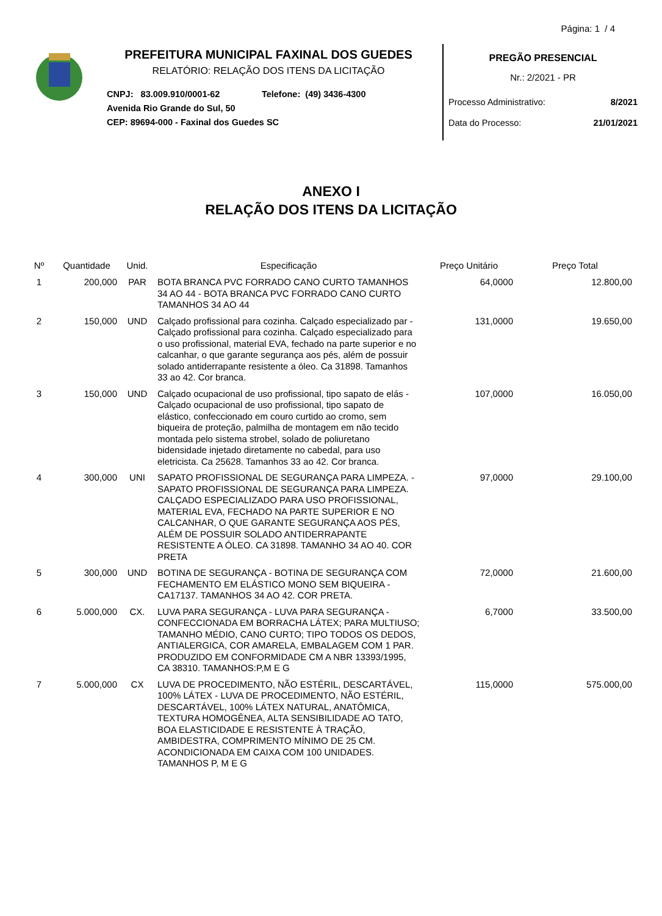Página: 1 / 4
PREFEITURA MUNICIPAL FAXINAL DOS GUEDES
RELATÓRIO: RELAÇÃO DOS ITENS DA LICITAÇÃO
CNPJ: 83.009.910/0001-62 Telefone: (49) 3436-4300
Avenida Rio Grande do Sul, 50
CEP: 89694-000 - Faxinal dos Guedes SC
PREGÃO PRESENCIAL
Nr.: 2/2021 - PR
Processo Administrativo: 8/2021
Data do Processo: 21/01/2021
ANEXO I
RELAÇÃO DOS ITENS DA LICITAÇÃO
| Nº | Quantidade | Unid. | Especificação | Preço Unitário | Preço Total |
| --- | --- | --- | --- | --- | --- |
| 1 | 200,000 | PAR | BOTA BRANCA PVC FORRADO CANO CURTO TAMANHOS 34 AO 44 - BOTA BRANCA PVC FORRADO CANO CURTO TAMANHOS 34 AO 44 | 64,0000 | 12.800,00 |
| 2 | 150,000 | UND | Calçado profissional para cozinha. Calçado especializado par - Calçado profissional para cozinha. Calçado especializado para o uso profissional, material EVA, fechado na parte superior e no calcanhar, o que garante segurança aos pés, além de possuir solado antiderrapante resistente a óleo. Ca 31898. Tamanhos 33 ao 42. Cor branca. | 131,0000 | 19.650,00 |
| 3 | 150,000 | UND | Calçado ocupacional de uso profissional, tipo sapato de elás - Calçado ocupacional de uso profissional, tipo sapato de elástico, confeccionado em couro curtido ao cromo, sem biqueira de proteção, palmilha de montagem em não tecido montada pelo sistema strobel, solado de poliuretano bidensidade injetado diretamente no cabedal, para uso eletricista. Ca 25628. Tamanhos 33 ao 42. Cor branca. | 107,0000 | 16.050,00 |
| 4 | 300,000 | UNI | SAPATO PROFISSIONAL DE SEGURANÇA PARA LIMPEZA. - SAPATO PROFISSIONAL DE SEGURANÇA PARA LIMPEZA. CALÇADO ESPECIALIZADO PARA USO PROFISSIONAL, MATERIAL EVA, FECHADO NA PARTE SUPERIOR E NO CALCANHAR, O QUE GARANTE SEGURANÇA AOS PÉS, ALÉM DE POSSUIR SOLADO ANTIDERRAPANTE RESISTENTE A ÓLEO. CA 31898. TAMANHO 34 AO 40. COR PRETA | 97,0000 | 29.100,00 |
| 5 | 300,000 | UND | BOTINA DE SEGURANÇA - BOTINA DE SEGURANÇA COM FECHAMENTO EM ELÁSTICO MONO SEM BIQUEIRA - CA17137. TAMANHOS 34 AO 42. COR PRETA. | 72,0000 | 21.600,00 |
| 6 | 5.000,000 | CX. | LUVA PARA SEGURANÇA - LUVA PARA SEGURANÇA - CONFECCIONADA EM BORRACHA LÁTEX; PARA MULTIUSO; TAMANHO MÉDIO, CANO CURTO; TIPO TODOS OS DEDOS, ANTIALERGICA, COR AMARELA, EMBALAGEM COM 1 PAR. PRODUZIDO EM CONFORMIDADE CM A NBR 13393/1995, CA 38310. TAMANHOS:P,M E G | 6,7000 | 33.500,00 |
| 7 | 5.000,000 | CX | LUVA DE PROCEDIMENTO, NÃO ESTÉRIL, DESCARTÁVEL, 100% LÁTEX - LUVA DE PROCEDIMENTO, NÃO ESTÉRIL, DESCARTÁVEL, 100% LÁTEX NATURAL, ANATÔMICA, TEXTURA HOMOGÊNEA, ALTA SENSIBILIDADE AO TATO, BOA ELASTICIDADE E RESISTENTE À TRAÇÃO, AMBIDESTRA, COMPRIMENTO MÍNIMO DE 25 CM. ACONDICIONADA EM CAIXA COM 100 UNIDADES. TAMANHOS P, M E G | 115,0000 | 575.000,00 |